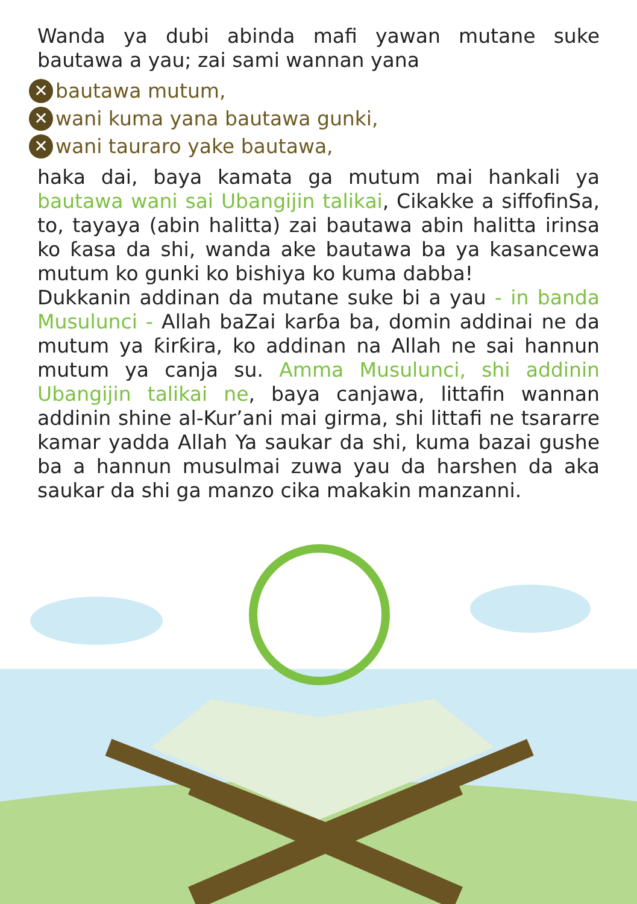Wanda ya dubi abinda mafi yawan mutane suke bautawa a yau; zai sami wannan yana
✕ bautawa mutum,
✕ wani kuma yana bautawa gunki,
✕ wani tauraro yake bautawa,
haka dai, baya kamata ga mutum mai hankali ya bautawa wani sai Ubangijin talikai, Cikakke a siffofinSa, to, tayaya (abin halitta) zai bautawa abin halitta irinsa ko ƙasa da shi, wanda ake bautawa ba ya kasancewa mutum ko gunki ko bishiya ko kuma dabba!
Dukkanin addinan da mutane suke bi a yau - in banda Musulunci - Allah baZai karɓa ba, domin addinai ne da mutum ya ƙirƙira, ko addinan na Allah ne sai hannun mutum ya canja su. Amma Musulunci, shi addinin Ubangijin talikai ne, baya canjawa, littafin wannan addinin shine al-Kur’ani mai girma, shi littafi ne tsararre kamar yadda Allah Ya saukar da shi, kuma bazai gushe ba a hannun musulmai zuwa yau da harshen da aka saukar da shi ga manzo cika makakin manzanni.